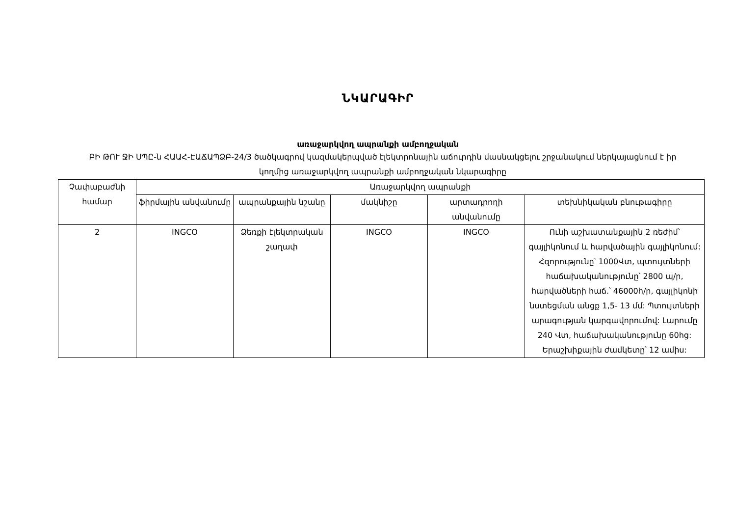ՆԿԱՐԱԳԻՐ
առաջարկվող ապրանքի ամբողջական
ԲԻ ԹՈՒ ՋԻ ՍՊԸ-ն ՀԱԱՀ-ԷԱՃԱՊՁԲ-24/3 ծածկագրով կազմակերպված էլեկտրոնային աճուրդին մասնակցելու շրջանակում ներկայացնում է իր կողմից առաջարկվող ապրանքի ամբողջական նկարագիրը
| Չափաբաժնի համար | Առաջարկվող ապրանքի | | | | |
| --- | --- | --- | --- | --- | --- |
| | ֆիրմային անվանումը | ապրանքային նշանը | մակնիշը | արտադրողի անվանումը | տեխնիկական բնութագիրը |
| 2 | INGCO | Ձեռքի էլեկտրական շաղափ | INGCO | INGCO | Ունի աշխատանքային 2 ռեժիմ՝ գայլիկոնում և հարվածային գայլիկոնում: Հզորությունը՝ 1000Վտ, պտույտների հաճախականությունը՝ 2800 պ/ր, հարվածների հաճ.՝ 46000h/ր, գայլիկոնի նստեցման անցք 1,5- 13 մմ: Պտույտների արագության կարգավորումով: Լարումը 240 Վտ, հաճախականությունը 60hg: Երաշխիքային ժամկետը՝ 12 ամիս: |